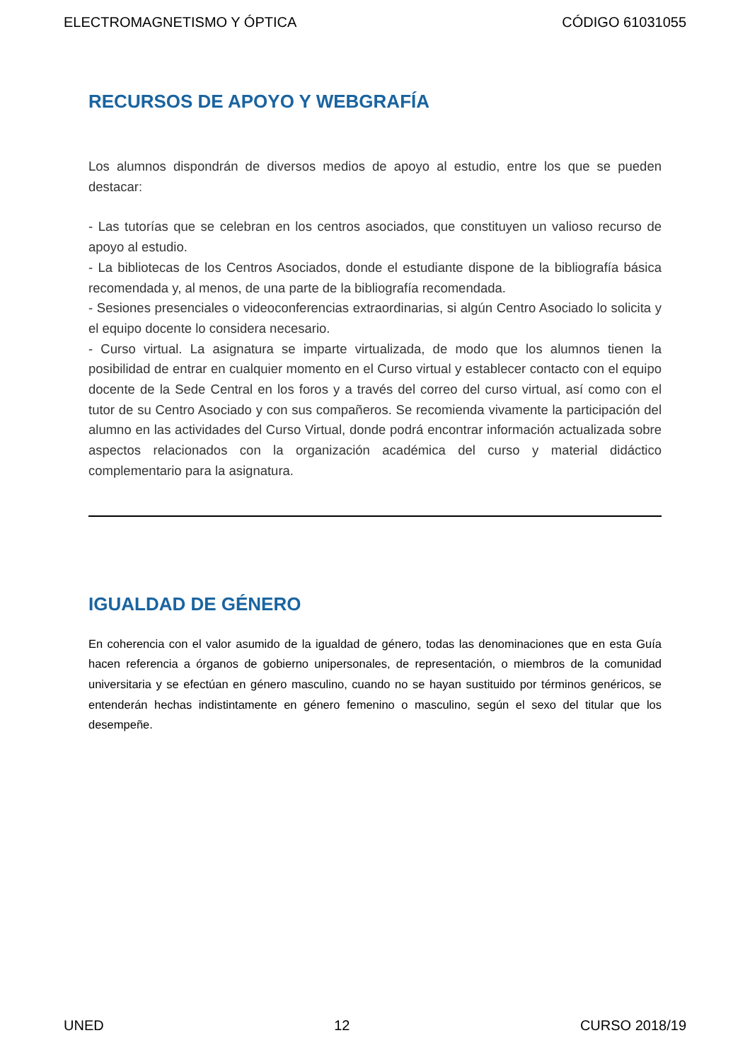ELECTROMAGNETISMO Y ÓPTICA CÓDIGO 61031055
RECURSOS DE APOYO Y WEBGRAFÍA
Los alumnos dispondrán de diversos medios de apoyo al estudio, entre los que se pueden destacar:
- Las tutorías que se celebran en los centros asociados, que constituyen un valioso recurso de apoyo al estudio.
- La bibliotecas de los Centros Asociados, donde el estudiante dispone de la bibliografía básica recomendada y, al menos, de una parte de la bibliografía recomendada.
- Sesiones presenciales o videoconferencias extraordinarias, si algún Centro Asociado lo solicita y el equipo docente lo considera necesario.
- Curso virtual. La asignatura se imparte virtualizada, de modo que los alumnos tienen la posibilidad de entrar en cualquier momento en el Curso virtual y establecer contacto con el equipo docente de la Sede Central en los foros y a través del correo del curso virtual, así como con el tutor de su Centro Asociado y con sus compañeros. Se recomienda vivamente la participación del alumno en las actividades del Curso Virtual, donde podrá encontrar información actualizada sobre aspectos relacionados con la organización académica del curso y material didáctico complementario para la asignatura.
IGUALDAD DE GÉNERO
En coherencia con el valor asumido de la igualdad de género, todas las denominaciones que en esta Guía hacen referencia a órganos de gobierno unipersonales, de representación, o miembros de la comunidad universitaria y se efectúan en género masculino, cuando no se hayan sustituido por términos genéricos, se entenderán hechas indistintamente en género femenino o masculino, según el sexo del titular que los desempeñe.
UNED 12 CURSO 2018/19